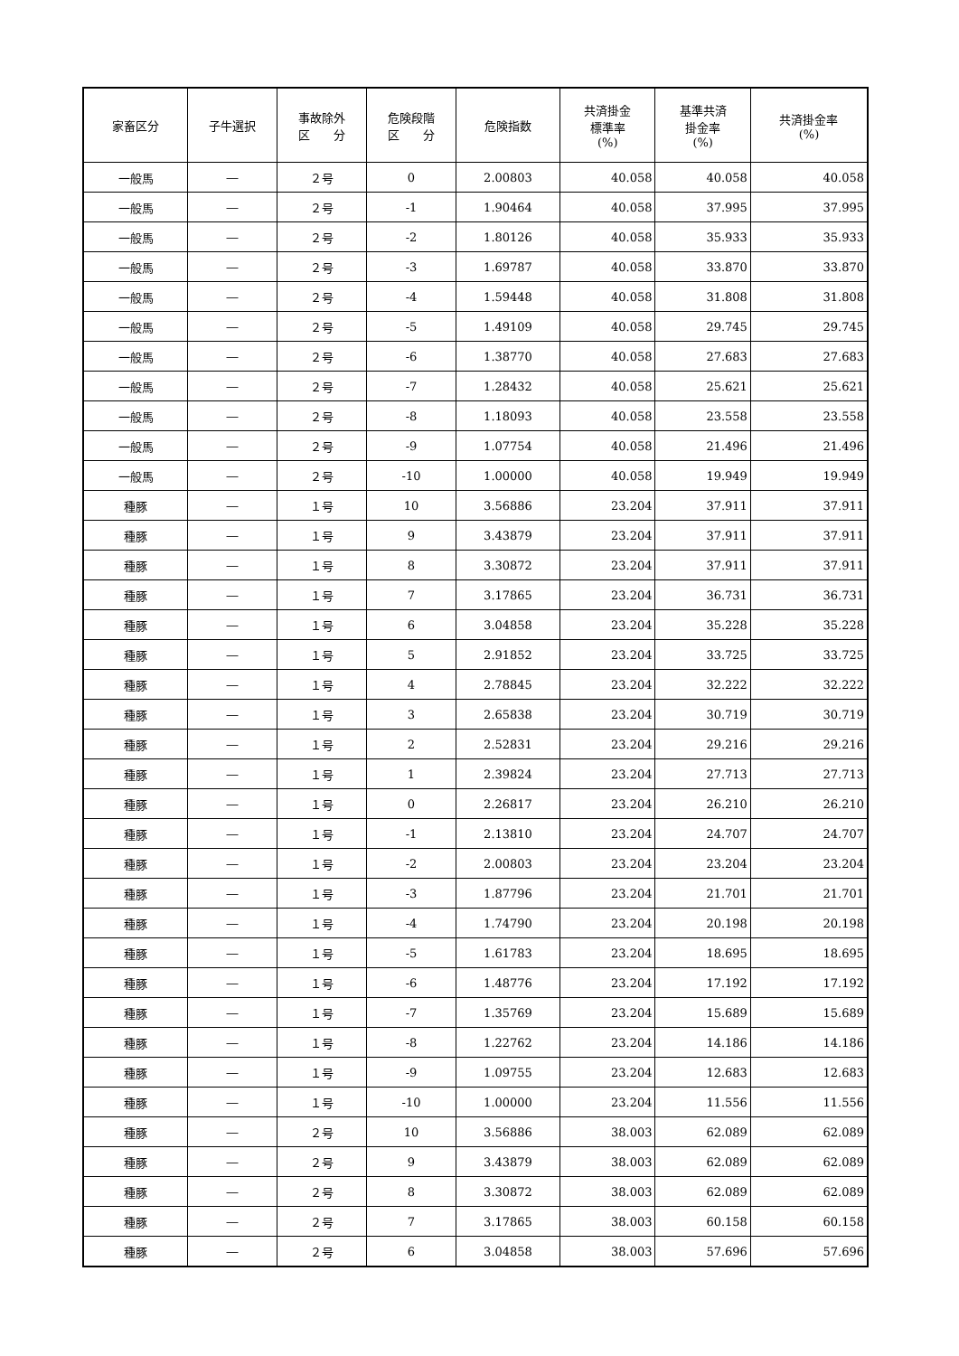| 家畜区分 | 子牛選択 | 事故除外 区 分 | 危険段階 区 分 | 危険指数 | 共済掛金 標準率 (%) | 基準共済 掛金率 (%) | 共済掛金率 (%) |
| --- | --- | --- | --- | --- | --- | --- | --- |
| 一般馬 | ― | ２号 | 0 | 2.00803 | 40.058 | 40.058 | 40.058 |
| 一般馬 | ― | ２号 | -1 | 1.90464 | 40.058 | 37.995 | 37.995 |
| 一般馬 | ― | ２号 | -2 | 1.80126 | 40.058 | 35.933 | 35.933 |
| 一般馬 | ― | ２号 | -3 | 1.69787 | 40.058 | 33.870 | 33.870 |
| 一般馬 | ― | ２号 | -4 | 1.59448 | 40.058 | 31.808 | 31.808 |
| 一般馬 | ― | ２号 | -5 | 1.49109 | 40.058 | 29.745 | 29.745 |
| 一般馬 | ― | ２号 | -6 | 1.38770 | 40.058 | 27.683 | 27.683 |
| 一般馬 | ― | ２号 | -7 | 1.28432 | 40.058 | 25.621 | 25.621 |
| 一般馬 | ― | ２号 | -8 | 1.18093 | 40.058 | 23.558 | 23.558 |
| 一般馬 | ― | ２号 | -9 | 1.07754 | 40.058 | 21.496 | 21.496 |
| 一般馬 | ― | ２号 | -10 | 1.00000 | 40.058 | 19.949 | 19.949 |
| 種豚 | ― | １号 | 10 | 3.56886 | 23.204 | 37.911 | 37.911 |
| 種豚 | ― | １号 | 9 | 3.43879 | 23.204 | 37.911 | 37.911 |
| 種豚 | ― | １号 | 8 | 3.30872 | 23.204 | 37.911 | 37.911 |
| 種豚 | ― | １号 | 7 | 3.17865 | 23.204 | 36.731 | 36.731 |
| 種豚 | ― | １号 | 6 | 3.04858 | 23.204 | 35.228 | 35.228 |
| 種豚 | ― | １号 | 5 | 2.91852 | 23.204 | 33.725 | 33.725 |
| 種豚 | ― | １号 | 4 | 2.78845 | 23.204 | 32.222 | 32.222 |
| 種豚 | ― | １号 | 3 | 2.65838 | 23.204 | 30.719 | 30.719 |
| 種豚 | ― | １号 | 2 | 2.52831 | 23.204 | 29.216 | 29.216 |
| 種豚 | ― | １号 | 1 | 2.39824 | 23.204 | 27.713 | 27.713 |
| 種豚 | ― | １号 | 0 | 2.26817 | 23.204 | 26.210 | 26.210 |
| 種豚 | ― | １号 | -1 | 2.13810 | 23.204 | 24.707 | 24.707 |
| 種豚 | ― | １号 | -2 | 2.00803 | 23.204 | 23.204 | 23.204 |
| 種豚 | ― | １号 | -3 | 1.87796 | 23.204 | 21.701 | 21.701 |
| 種豚 | ― | １号 | -4 | 1.74790 | 23.204 | 20.198 | 20.198 |
| 種豚 | ― | １号 | -5 | 1.61783 | 23.204 | 18.695 | 18.695 |
| 種豚 | ― | １号 | -6 | 1.48776 | 23.204 | 17.192 | 17.192 |
| 種豚 | ― | １号 | -7 | 1.35769 | 23.204 | 15.689 | 15.689 |
| 種豚 | ― | １号 | -8 | 1.22762 | 23.204 | 14.186 | 14.186 |
| 種豚 | ― | １号 | -9 | 1.09755 | 23.204 | 12.683 | 12.683 |
| 種豚 | ― | １号 | -10 | 1.00000 | 23.204 | 11.556 | 11.556 |
| 種豚 | ― | ２号 | 10 | 3.56886 | 38.003 | 62.089 | 62.089 |
| 種豚 | ― | ２号 | 9 | 3.43879 | 38.003 | 62.089 | 62.089 |
| 種豚 | ― | ２号 | 8 | 3.30872 | 38.003 | 62.089 | 62.089 |
| 種豚 | ― | ２号 | 7 | 3.17865 | 38.003 | 60.158 | 60.158 |
| 種豚 | ― | ２号 | 6 | 3.04858 | 38.003 | 57.696 | 57.696 |